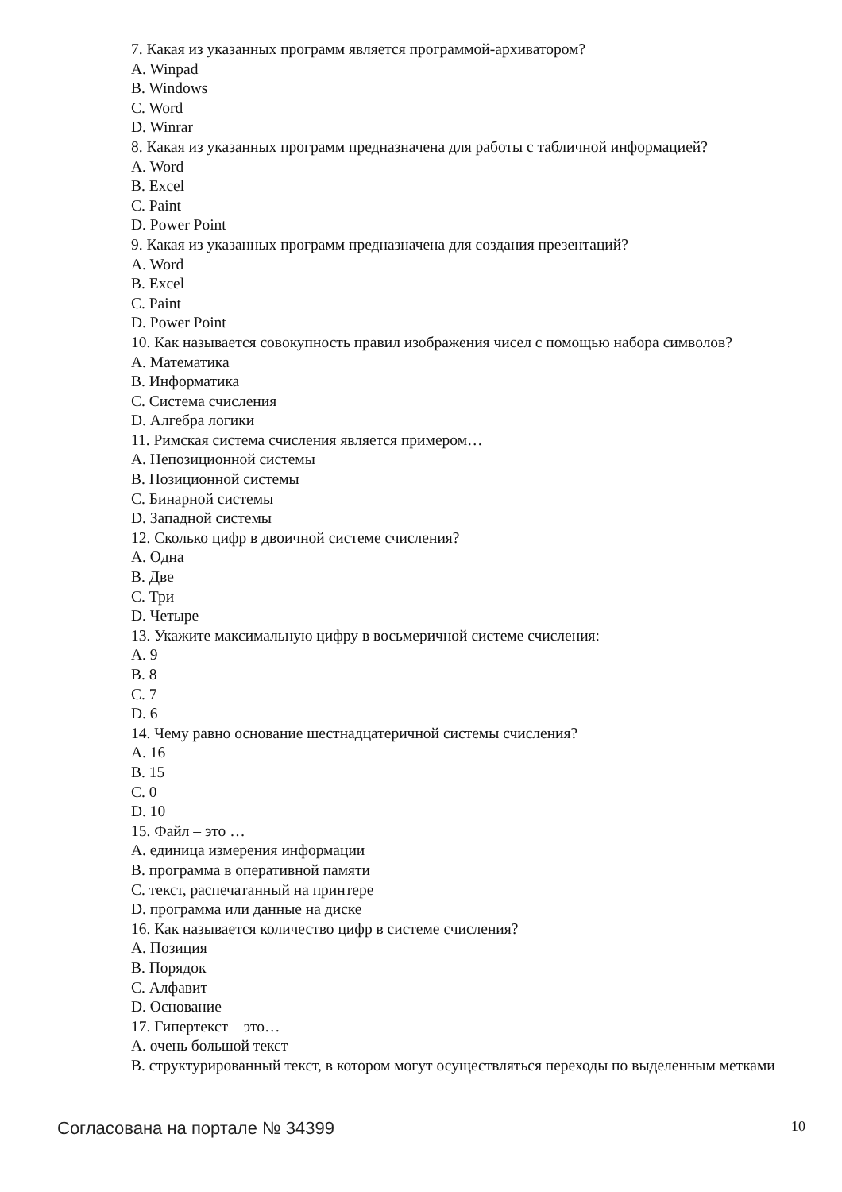7. Какая из указанных программ является программой-архиватором?
A. Winpad
B. Windows
C. Word
D. Winrar
8. Какая из указанных программ предназначена для работы с табличной информацией?
A. Word
B. Excel
C. Paint
D. Power Point
9. Какая из указанных программ предназначена для создания презентаций?
A. Word
B. Excel
C. Paint
D. Power Point
10. Как называется совокупность правил изображения чисел с помощью набора символов?
A. Математика
B. Информатика
C. Система счисления
D. Алгебра логики
11. Римская система счисления является примером…
A. Непозиционной системы
B. Позиционной системы
C. Бинарной системы
D. Западной системы
12. Сколько цифр в двоичной системе счисления?
A. Одна
B. Две
C. Три
D. Четыре
13. Укажите максимальную цифру в восьмеричной системе счисления:
A. 9
B. 8
C. 7
D. 6
14. Чему равно основание шестнадцатеричной системы счисления?
A. 16
B. 15
C. 0
D. 10
15. Файл – это …
A. единица измерения информации
B. программа в оперативной памяти
C. текст, распечатанный на принтере
D. программа или данные на диске
16. Как называется количество цифр в системе счисления?
A. Позиция
B. Порядок
C. Алфавит
D. Основание
17. Гипертекст – это…
A. очень большой текст
B. структурированный текст, в котором могут осуществляться переходы по выделенным метками
Согласована на портале № 34399 10